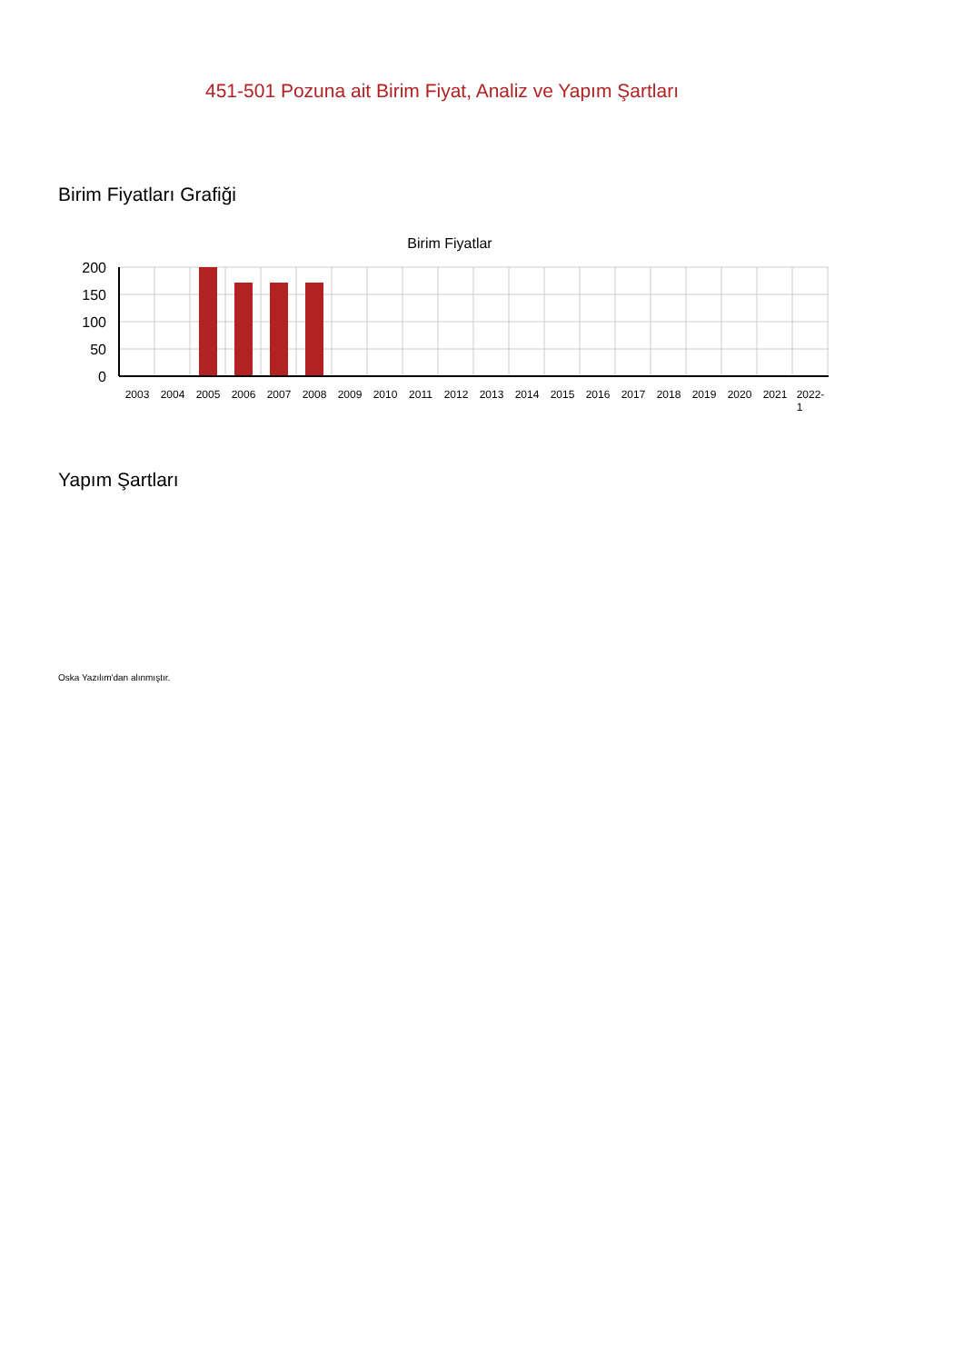451-501 Pozuna ait Birim Fiyat, Analiz ve Yapım Şartları
Birim Fiyatları Grafiği
Birim Fiyatlar
200
150
100
50
0
2003
2004
2005
2006
2007
2008
2009
2010
2011
2012
2013
2014
2015
2016
2017
2018
2019
2020
2021
2022-
1
Yapım Şartları
Oska Yazılım'dan alınmıştır.